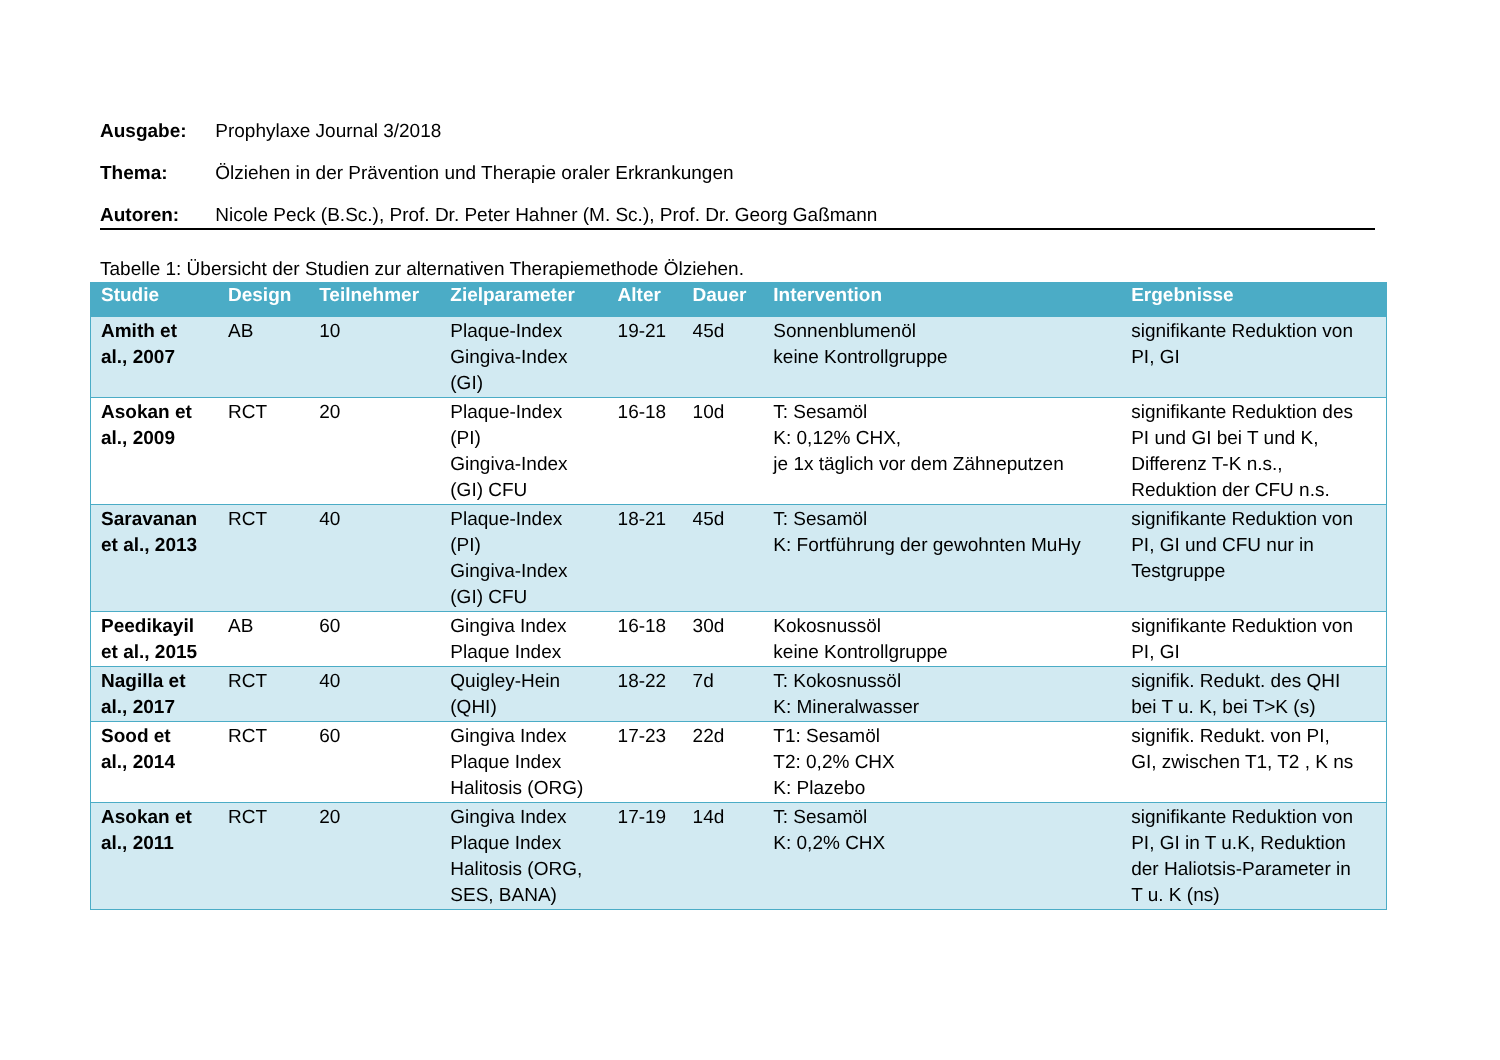Ausgabe: Prophylaxe Journal 3/2018
Thema: Ölziehen in der Prävention und Therapie oraler Erkrankungen
Autoren: Nicole Peck (B.Sc.), Prof. Dr. Peter Hahner (M. Sc.), Prof. Dr. Georg Gaßmann
Tabelle 1: Übersicht der Studien zur alternativen Therapiemethode Ölziehen.
| Studie | Design | Teilnehmer | Zielparameter | Alter | Dauer | Intervention | Ergebnisse |
| --- | --- | --- | --- | --- | --- | --- | --- |
| Amith et al., 2007 | AB | 10 | Plaque-Index Gingiva-Index (GI) | 19-21 | 45d | Sonnenblumenöl keine Kontrollgruppe | signifikante Reduktion von PI, GI |
| Asokan et al., 2009 | RCT | 20 | Plaque-Index (PI) Gingiva-Index (GI) CFU | 16-18 | 10d | T: Sesamöl K: 0,12% CHX, je 1x täglich vor dem Zähneputzen | signifikante Reduktion des PI und GI bei T und K, Differenz T-K n.s., Reduktion der CFU n.s. |
| Saravanan et al., 2013 | RCT | 40 | Plaque-Index (PI) Gingiva-Index (GI) CFU | 18-21 | 45d | T: Sesamöl K: Fortführung der gewohnten MuHy | signifikante Reduktion von PI, GI und CFU nur in Testgruppe |
| Peedikayil et al., 2015 | AB | 60 | Gingiva Index Plaque Index | 16-18 | 30d | Kokosnussöl keine Kontrollgruppe | signifikante Reduktion von PI, GI |
| Nagilla et al., 2017 | RCT | 40 | Quigley-Hein (QHI) | 18-22 | 7d | T: Kokosnussöl K: Mineralwasser | signifik. Redukt. des QHI bei T u. K, bei T>K (s) |
| Sood et al., 2014 | RCT | 60 | Gingiva Index Plaque Index Halitosis (ORG) | 17-23 | 22d | T1: Sesamöl T2: 0,2% CHX K: Plazebo | signifik. Redukt. von PI, GI, zwischen T1, T2 , K ns |
| Asokan et al., 2011 | RCT | 20 | Gingiva Index Plaque Index Halitosis (ORG, SES, BANA) | 17-19 | 14d | T: Sesamöl K: 0,2% CHX | signifikante Reduktion von PI, GI in T u.K, Reduktion der Haliotsis-Parameter in T u. K (ns) |